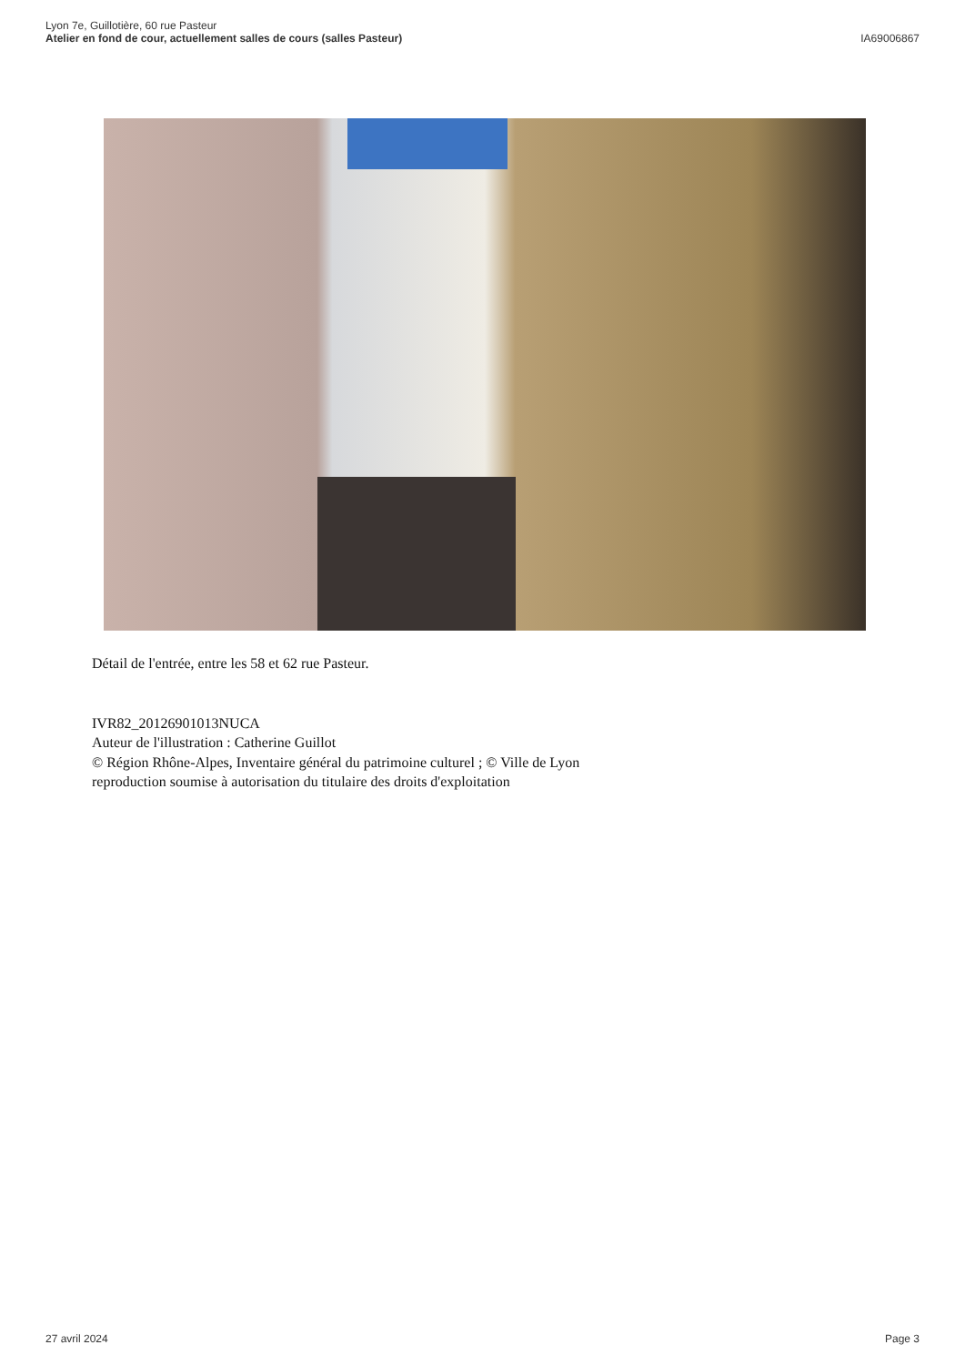Lyon 7e, Guillotière, 60 rue Pasteur
Atelier en fond de cour, actuellement salles de cours (salles Pasteur)
IA69006867
Détail de l'entrée, entre les 58 et 62 rue Pasteur.
IVR82_20126901013NUCA
Auteur de l'illustration : Catherine Guillot
© Région Rhône-Alpes, Inventaire général du patrimoine culturel ; © Ville de Lyon
reproduction soumise à autorisation du titulaire des droits d'exploitation
27 avril 2024 Page 3